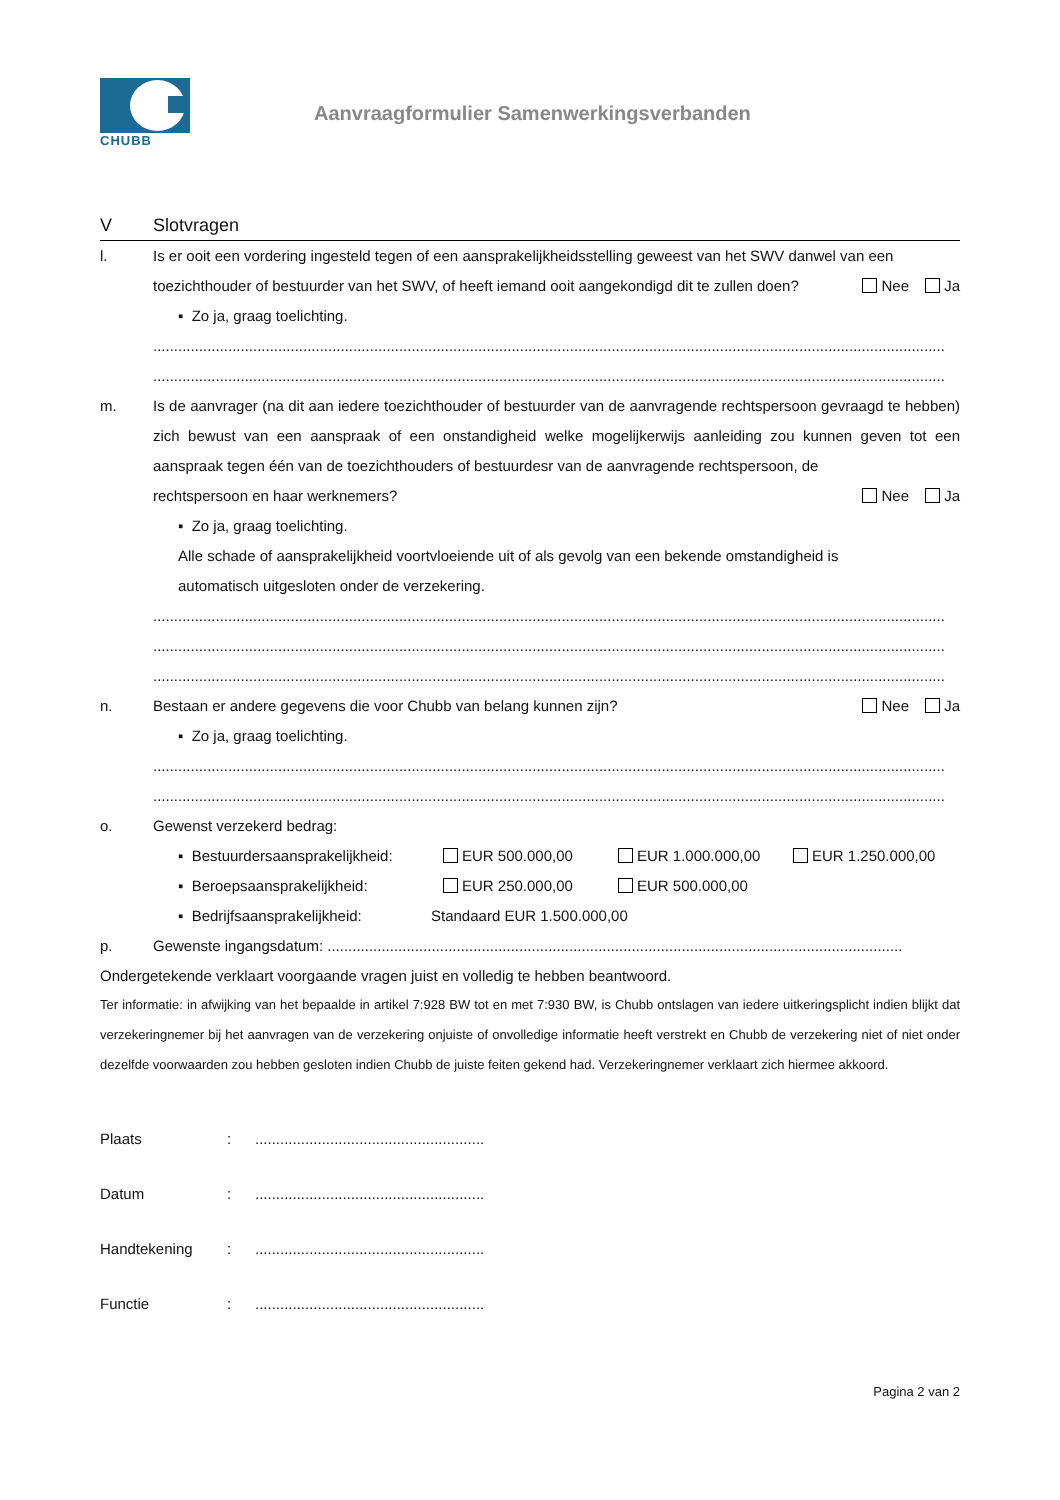CHUBB
Aanvraagformulier Samenwerkingsverbanden
V Slotvragen
l. Is er ooit een vordering ingesteld tegen of een aansprakelijkheidsstelling geweest van het SWV danwel van een
toezichthouder of bestuurder van het SWV, of heeft iemand ooit aangekondigd dit te zullen doen? Nee Ja
▪ Zo ja, graag toelichting.
..............................................................................................................................................................................................
..............................................................................................................................................................................................
m. Is de aanvrager (na dit aan iedere toezichthouder of bestuurder van de aanvragende rechtspersoon gevraagd te hebben) zich bewust van een aanspraak of een onstandigheid welke mogelijkerwijs aanleiding zou kunnen geven tot een aanspraak tegen één van de toezichthouders of bestuurdesr van de aanvragende rechtspersoon, de
rechtspersoon en haar werknemers? Nee Ja
▪ Zo ja, graag toelichting.
Alle schade of aansprakelijkheid voortvloeiende uit of als gevolg van een bekende omstandigheid is
automatisch uitgesloten onder de verzekering.
..............................................................................................................................................................................................
..............................................................................................................................................................................................
..............................................................................................................................................................................................
n. Bestaan er andere gegevens die voor Chubb van belang kunnen zijn? Nee Ja
▪ Zo ja, graag toelichting.
..............................................................................................................................................................................................
..............................................................................................................................................................................................
o. Gewenst verzekerd bedrag:
▪ Bestuurdersaansprakelijkheid: EUR 500.000,00 EUR 1.000.000,00 EUR 1.250.000,00
▪ Beroepsaansprakelijkheid: EUR 250.000,00 EUR 500.000,00
▪ Bedrijfsaansprakelijkheid: Standaard EUR 1.500.000,00
p. Gewenste ingangsdatum: ..........................................................................................................................................
Ondergetekende verklaart voorgaande vragen juist en volledig te hebben beantwoord.
Ter informatie: in afwijking van het bepaalde in artikel 7:928 BW tot en met 7:930 BW, is Chubb ontslagen van iedere uitkeringsplicht indien blijkt dat verzekeringnemer bij het aanvragen van de verzekering onjuiste of onvolledige informatie heeft verstrekt en Chubb de verzekering niet of niet onder dezelfde voorwaarden zou hebben gesloten indien Chubb de juiste feiten gekend had. Verzekeringnemer verklaart zich hiermee akkoord.
Plaats:.......................................................
Datum:.......................................................
Handtekening:.......................................................
Functie:.......................................................
Pagina 2 van 2